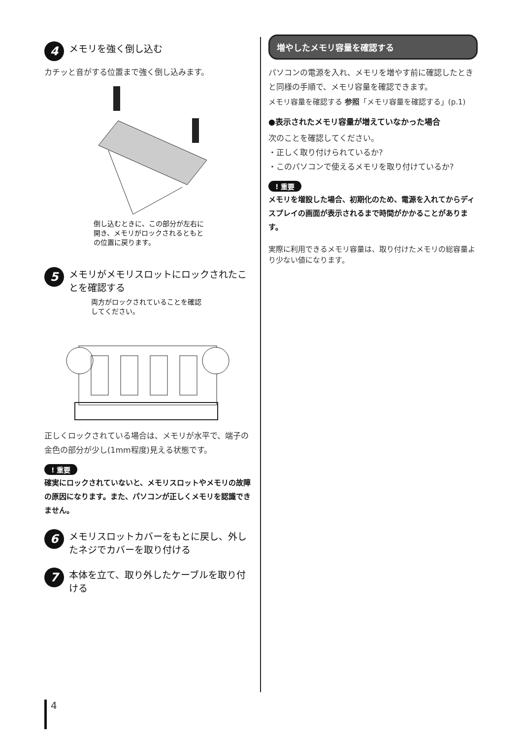4 メモリを強く倒し込む
カチッと音がする位置まで強く倒し込みます。
倒し込むときに、この部分が左右に開き、メモリがロックされるともとの位置に戻ります。
5 メモリがメモリスロットにロックされたことを確認する
両方がロックされていることを確認してください。
正しくロックされている場合は、メモリが水平で、端子の金色の部分が少し(1mm程度)見える状態です。
! 重要
確実にロックされていないと、メモリスロットやメモリの故障の原因になります。また、パソコンが正しくメモリを認識できません。
6 メモリスロットカバーをもとに戻し、外したネジでカバーを取り付ける
7 本体を立て、取り外したケーブルを取り付ける
増やしたメモリ容量を確認する
パソコンの電源を入れ、メモリを増やす前に確認したときと同様の手順で、メモリ容量を確認できます。
メモリ容量を確認する 参照「メモリ容量を確認する」(p.1)
●表示されたメモリ容量が増えていなかった場合
次のことを確認してください。
・正しく取り付けられているか?
・このパソコンで使えるメモリを取り付けているか?
! 重要
メモリを増設した場合、初期化のため、電源を入れてからディスプレイの画面が表示されるまで時間がかかることがあります。
実際に利用できるメモリ容量は、取り付けたメモリの総容量より少ない値になります。
4